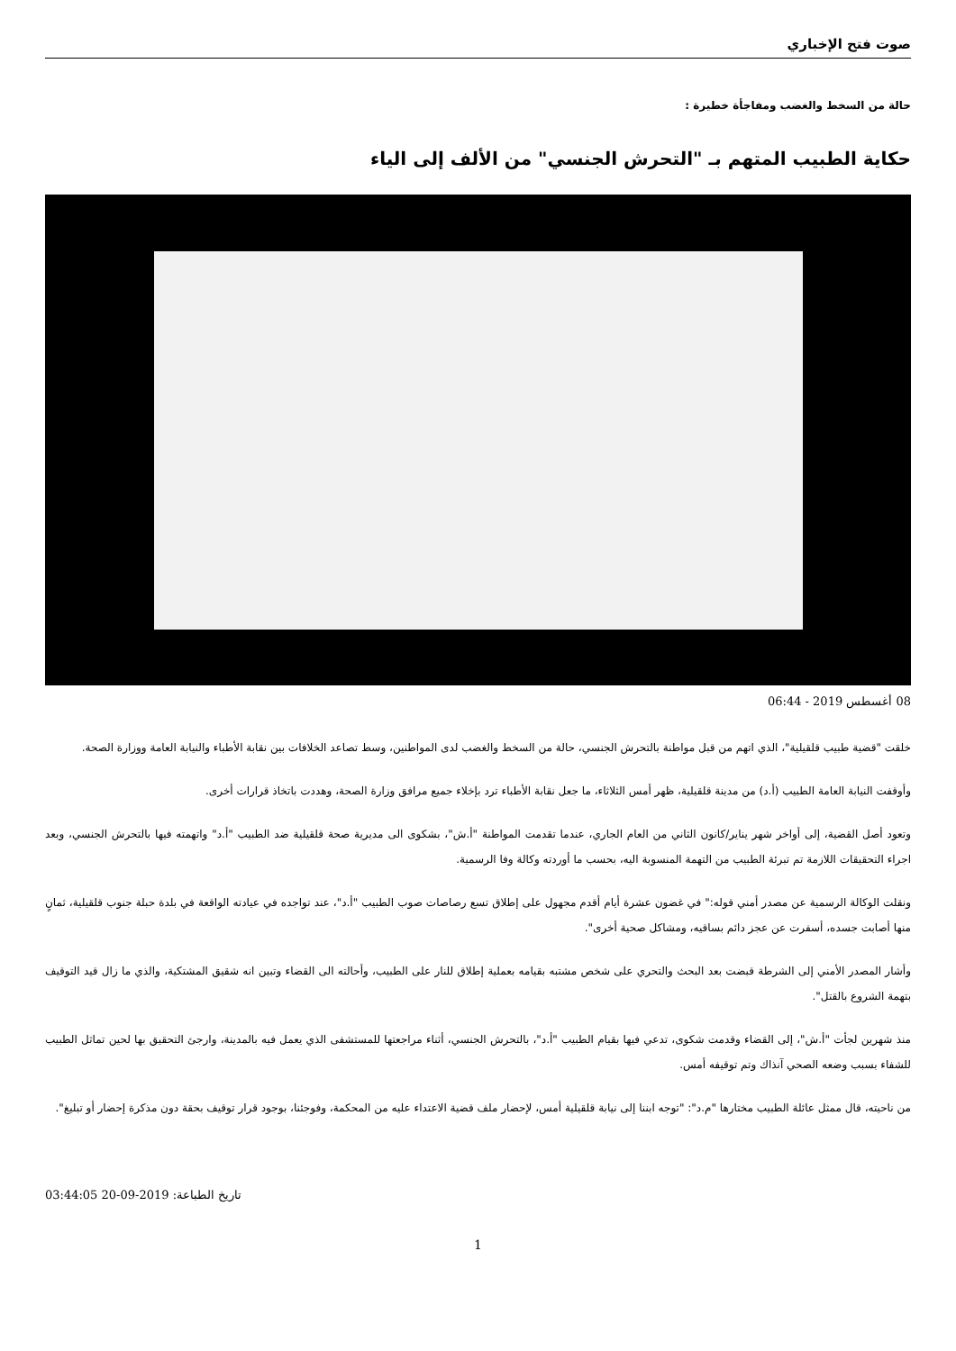صوت فتح الإخباري
حالة من السخط والغضب ومفاجأة خطيرة :
حكاية الطبيب المتهم بـ "التحرش الجنسي" من الألف إلى الياء
08 أغسطس 2019 - 06:44
خلقت "قضية طبيب قلقيلية"، الذي اتهم من قبل مواطنة بالتحرش الجنسي، حالة من السخط والغضب لدى المواطنين، وسط تصاعد الخلافات بين نقابة الأطباء والنيابة العامة ووزارة الصحة.
وأوقفت النيابة العامة الطبيب (أ.د) من مدينة قلقيلية، ظهر أمس الثلاثاء، ما جعل نقابة الأطباء ترد بإخلاء جميع مرافق وزارة الصحة، وهددت باتخاذ قرارات أخرى.
وتعود أصل القضية، إلى أواخر شهر يناير/كانون الثاني من العام الجاري، عندما تقدمت المواطنة "أ.ش"، بشكوى الى مديرية صحة قلقيلية ضد الطبيب "أ.د" واتهمته فيها بالتحرش الجنسي، وبعد اجراء التحقيقات اللازمة تم تبرئة الطبيب من التهمة المنسوبة اليه، بحسب ما أوردته وكالة وفا الرسمية.
ونقلت الوكالة الرسمية عن مصدر أمني قوله:" في غضون عشرة أيام أقدم مجهول على إطلاق تسع رصاصات صوب الطبيب "أ.د"، عند تواجده في عيادته الواقعة في بلدة حبلة جنوب قلقيلية، ثمانٍ منها أصابت جسده، أسفرت عن عجز دائم بساقيه، ومشاكل صحية أخرى".
وأشار المصدر الأمني إلى الشرطة قبضت بعد البحث والتحري على شخص مشتبه بقيامه بعملية إطلاق للنار على الطبيب، وأحالته الى القضاء وتبين انه شقيق المشتكية، والذي ما زال قيد التوقيف بتهمة الشروع بالقتل".
منذ شهرين لجأت "أ.ش"، إلى القضاء وقدمت شكوى، تدعي فيها بقيام الطبيب "أ.د"، بالتحرش الجنسي، أثناء مراجعتها للمستشفى الذي يعمل فيه بالمدينة، وارجئ التحقيق بها لحين تماثل الطبيب للشفاء بسبب وضعه الصحي آنذاك وتم توقيفه أمس.
من ناحيته، قال ممثل عائلة الطبيب مختارها "م.د": "توجه ابننا إلى نيابة قلقيلية أمس، لإحضار ملف قضية الاعتداء عليه من المحكمة، وفوجئنا، بوجود قرار توقيف بحقة دون مذكرة إحضار أو تبليغ".
تاريخ الطباعة: 2019-09-20 03:44:05
1